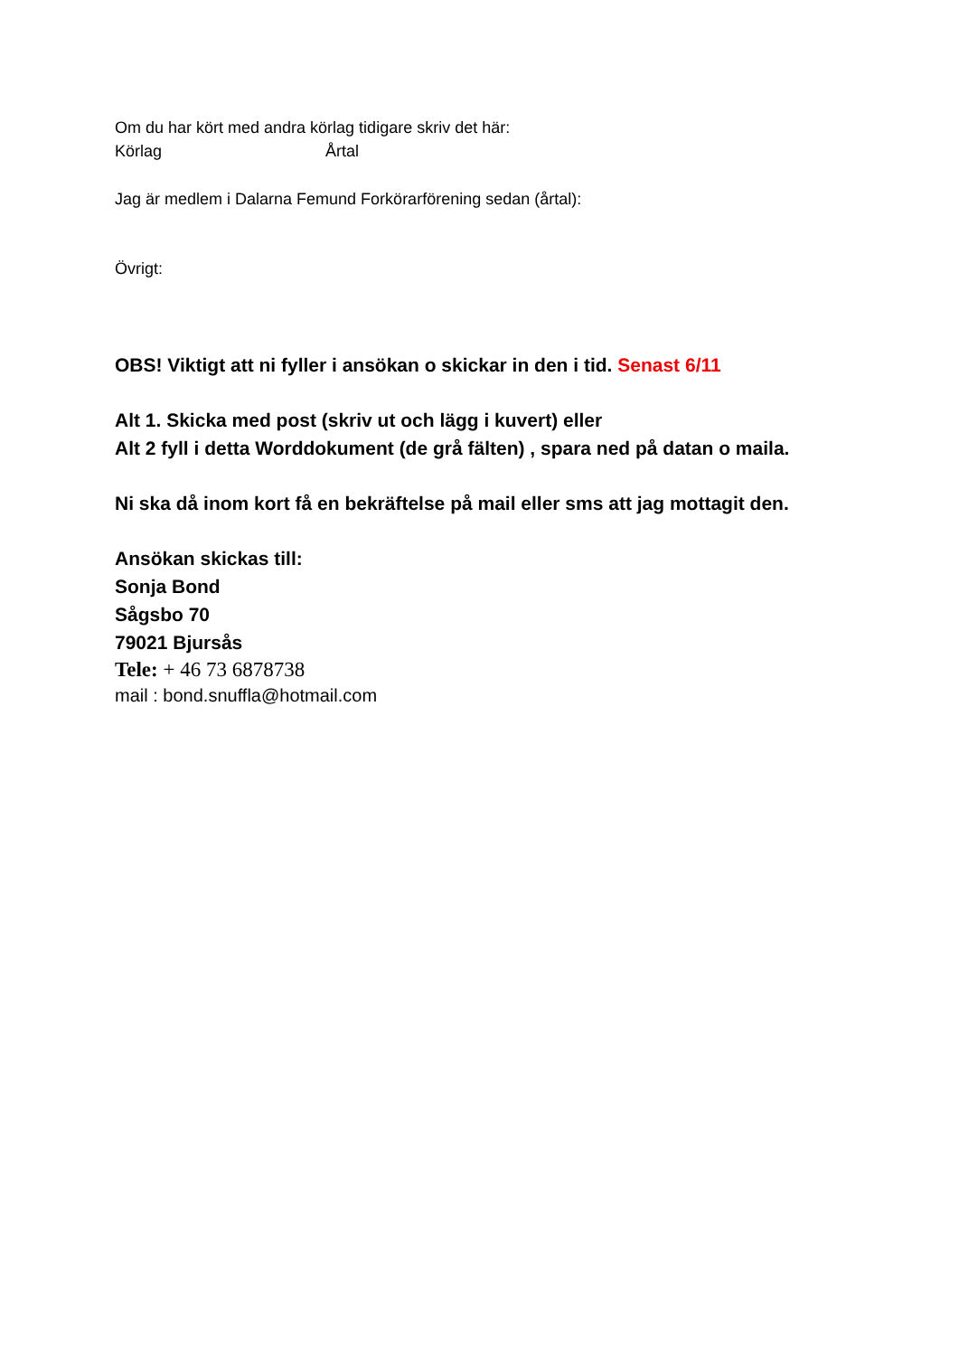Om du har kört med andra körlag tidigare skriv det här:
Körlag Årtal
Jag är medlem i Dalarna Femund Forkörarförening sedan (årtal):
Övrigt:
OBS! Viktigt att ni fyller i ansökan o skickar in den i tid. Senast 6/11
Alt 1. Skicka med post (skriv ut och lägg i kuvert) eller
Alt 2 fyll i detta Worddokument (de grå fälten) , spara ned på datan o maila.
Ni ska då inom kort få en bekräftelse på mail eller sms att jag mottagit den.
Ansökan skickas till:
Sonja Bond
Sågsbo 70
79021 Bjursås
Tele: + 46 73 6878738
mail : bond.snuffla@hotmail.com